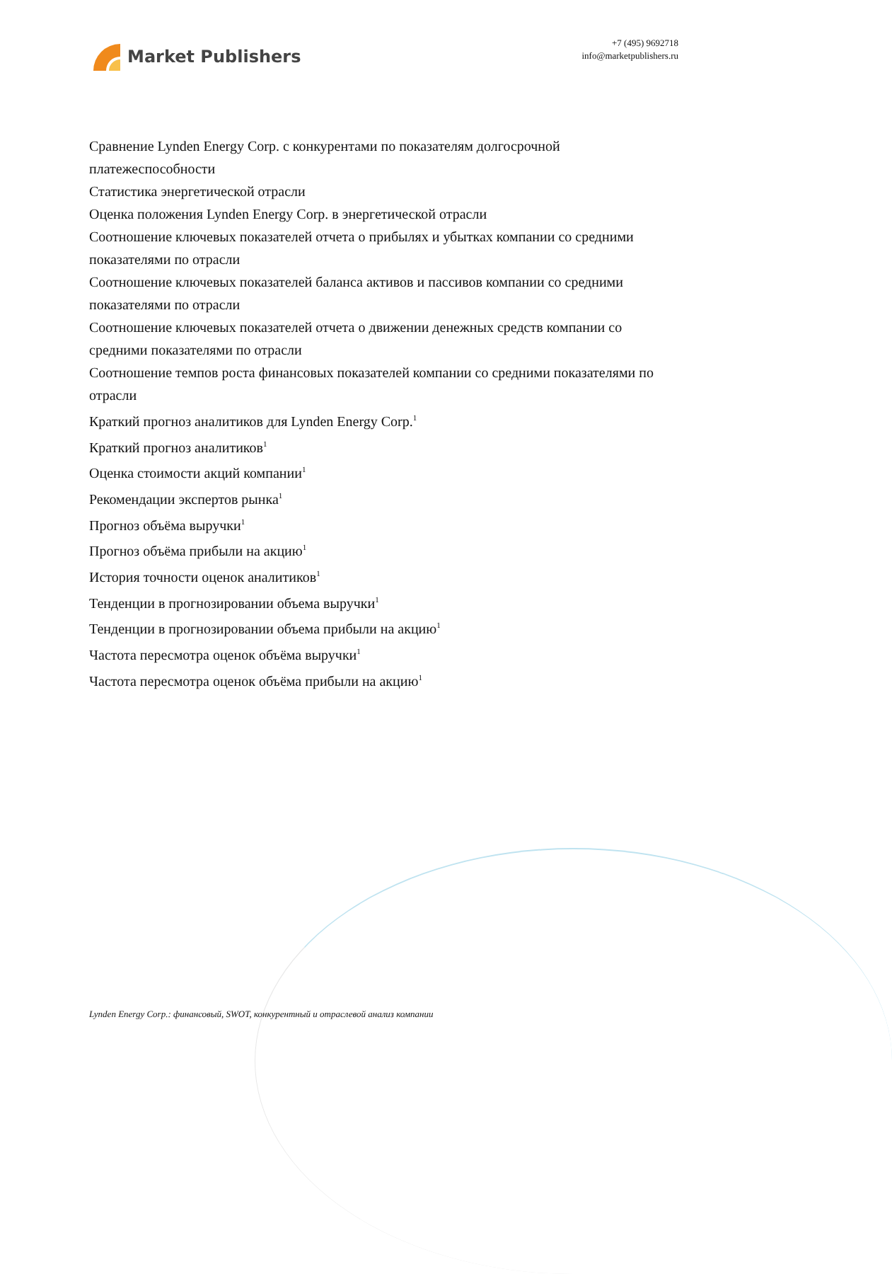Market Publishers
+7 (495) 9692718
info@marketpublishers.ru
Сравнение Lynden Energy Corp. с конкурентами по показателям долгосрочной платежеспособности
Статистика энергетической отрасли
Оценка положения Lynden Energy Corp. в энергетической отрасли
Соотношение ключевых показателей отчета о прибылях и убытках компании со средними показателями по отрасли
Соотношение ключевых показателей баланса активов и пассивов компании со средними показателями по отрасли
Соотношение ключевых показателей отчета о движении денежных средств компании со средними показателями по отрасли
Соотношение темпов роста финансовых показателей компании со средними показателями по отрасли
Краткий прогноз аналитиков для Lynden Energy Corp.<sup>1</sup>
Краткий прогноз аналитиков<sup>1</sup>
Оценка стоимости акций компании<sup>1</sup>
Рекомендации экспертов рынка<sup>1</sup>
Прогноз объёма выручки<sup>1</sup>
Прогноз объёма прибыли на акцию<sup>1</sup>
История точности оценок аналитиков<sup>1</sup>
Тенденции в прогнозировании объема выручки<sup>1</sup>
Тенденции в прогнозировании объема прибыли на акцию<sup>1</sup>
Частота пересмотра оценок объёма выручки<sup>1</sup>
Частота пересмотра оценок объёма прибыли на акцию<sup>1</sup>
Lynden Energy Corp.: финансовый, SWOT, конкурентный и отраслевой анализ компании